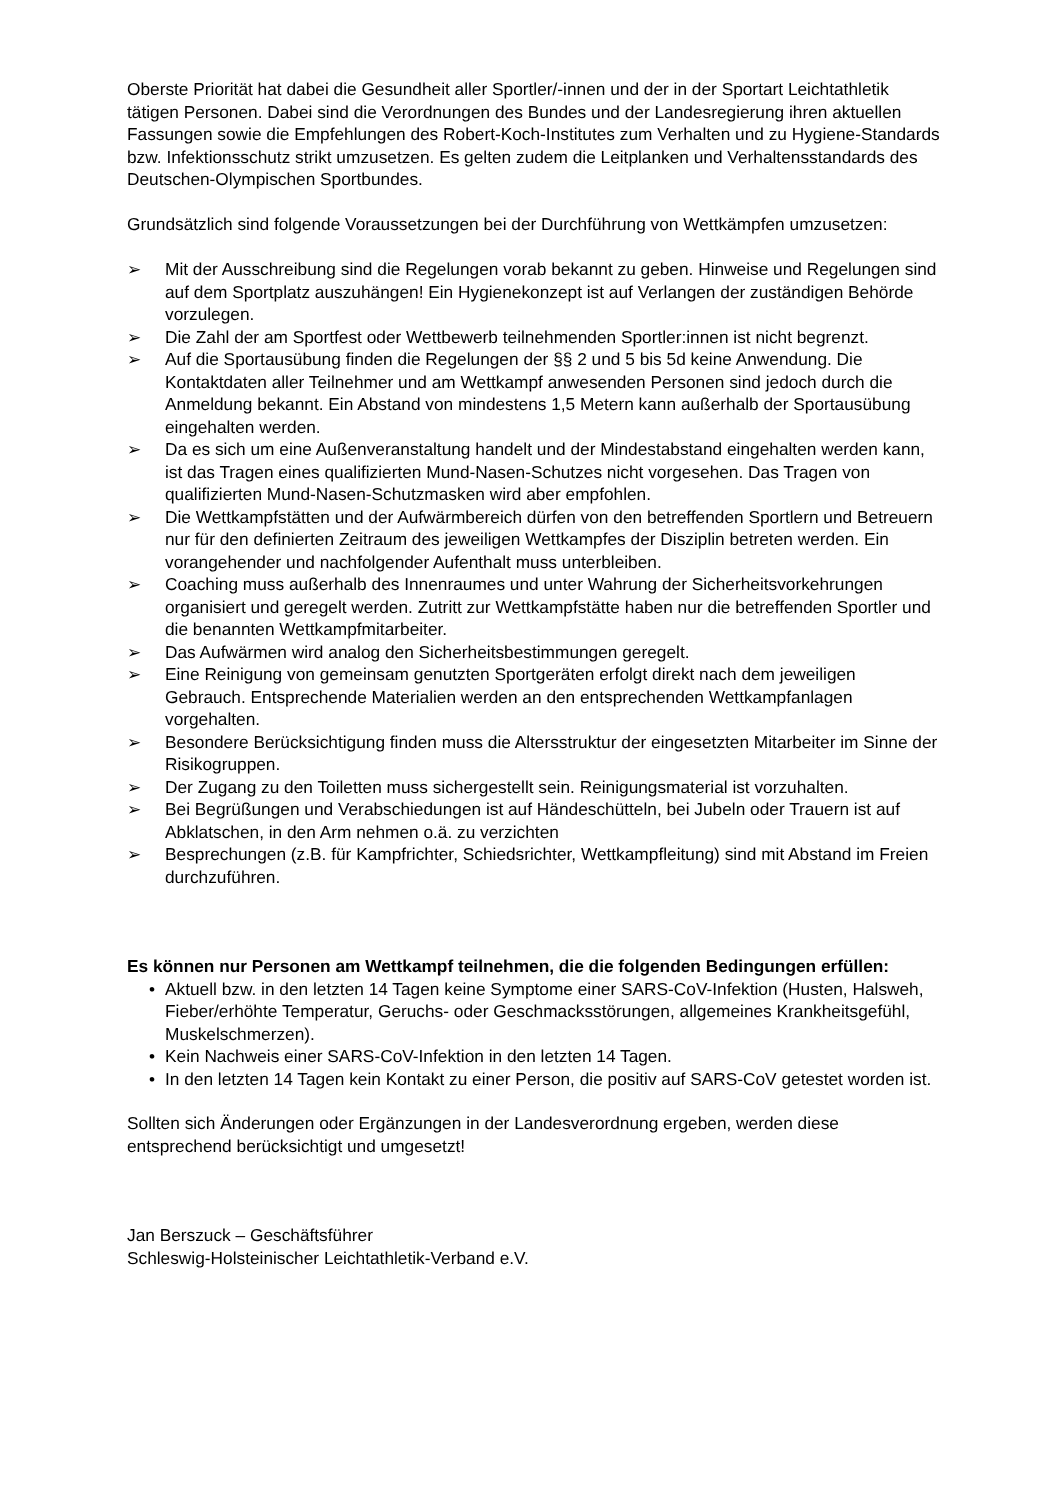Oberste Priorität hat dabei die Gesundheit aller Sportler/-innen und der in der Sportart Leichtathletik tätigen Personen. Dabei sind die Verordnungen des Bundes und der Landesregierung ihren aktuellen Fassungen sowie die Empfehlungen des Robert-Koch-Institutes zum Verhalten und zu Hygiene-Standards bzw. Infektionsschutz strikt umzusetzen. Es gelten zudem die Leitplanken und Verhaltensstandards des Deutschen-Olympischen Sportbundes.
Grundsätzlich sind folgende Voraussetzungen bei der Durchführung von Wettkämpfen umzusetzen:
➢ Mit der Ausschreibung sind die Regelungen vorab bekannt zu geben. Hinweise und Regelungen sind auf dem Sportplatz auszuhängen! Ein Hygienekonzept ist auf Verlangen der zuständigen Behörde vorzulegen.
➢ Die Zahl der am Sportfest oder Wettbewerb teilnehmenden Sportler:innen ist nicht begrenzt.
➢ Auf die Sportausübung finden die Regelungen der §§ 2 und 5 bis 5d keine Anwendung. Die Kontaktdaten aller Teilnehmer und am Wettkampf anwesenden Personen sind jedoch durch die Anmeldung bekannt. Ein Abstand von mindestens 1,5 Metern kann außerhalb der Sportausübung eingehalten werden.
➢ Da es sich um eine Außenveranstaltung handelt und der Mindestabstand eingehalten werden kann, ist das Tragen eines qualifizierten Mund-Nasen-Schutzes nicht vorgesehen. Das Tragen von qualifizierten Mund-Nasen-Schutzmasken wird aber empfohlen.
➢ Die Wettkampfstätten und der Aufwärmbereich dürfen von den betreffenden Sportlern und Betreuern nur für den definierten Zeitraum des jeweiligen Wettkampfes der Disziplin betreten werden. Ein vorangehender und nachfolgender Aufenthalt muss unterbleiben.
➢ Coaching muss außerhalb des Innenraumes und unter Wahrung der Sicherheitsvorkehrungen organisiert und geregelt werden. Zutritt zur Wettkampfstätte haben nur die betreffenden Sportler und die benannten Wettkampfmitarbeiter.
➢ Das Aufwärmen wird analog den Sicherheitsbestimmungen geregelt.
➢ Eine Reinigung von gemeinsam genutzten Sportgeräten erfolgt direkt nach dem jeweiligen Gebrauch. Entsprechende Materialien werden an den entsprechenden Wettkampfanlagen vorgehalten.
➢ Besondere Berücksichtigung finden muss die Altersstruktur der eingesetzten Mitarbeiter im Sinne der Risikogruppen.
➢ Der Zugang zu den Toiletten muss sichergestellt sein. Reinigungsmaterial ist vorzuhalten.
➢ Bei Begrüßungen und Verabschiedungen ist auf Händeschütteln, bei Jubeln oder Trauern ist auf Abklatschen, in den Arm nehmen o.ä. zu verzichten
➢ Besprechungen (z.B. für Kampfrichter, Schiedsrichter, Wettkampfleitung) sind mit Abstand im Freien durchzuführen.
Es können nur Personen am Wettkampf teilnehmen, die die folgenden Bedingungen erfüllen:
• Aktuell bzw. in den letzten 14 Tagen keine Symptome einer SARS-CoV-Infektion (Husten, Halsweh, Fieber/erhöhte Temperatur, Geruchs- oder Geschmacksstörungen, allgemeines Krankheitsgefühl, Muskelschmerzen).
• Kein Nachweis einer SARS-CoV-Infektion in den letzten 14 Tagen.
• In den letzten 14 Tagen kein Kontakt zu einer Person, die positiv auf SARS-CoV getestet worden ist.
Sollten sich Änderungen oder Ergänzungen in der Landesverordnung ergeben, werden diese entsprechend berücksichtigt und umgesetzt!
Jan Berszuck – Geschäftsführer
Schleswig-Holsteinischer Leichtathletik-Verband e.V.